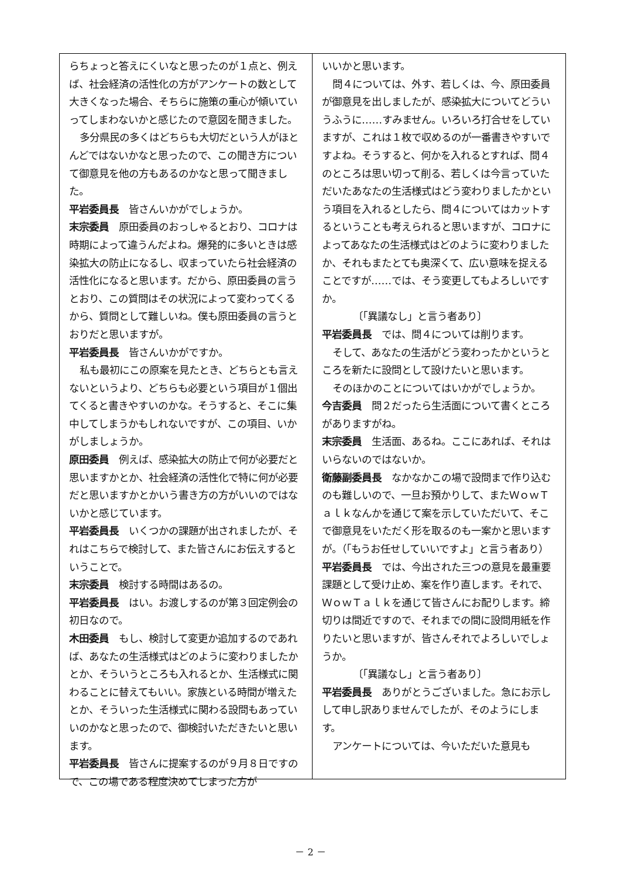らちょっと答えにくいなと思ったのが１点と、例えば、社会経済の活性化の方がアンケートの数として大きくなった場合、そちらに施策の重心が傾いていってしまわないかと感じたので意図を聞きました。
多分県民の多くはどちらも大切だという人がほとんどではないかなと思ったので、この聞き方について御意見を他の方もあるのかなと思って聞きました。
平岩委員長　皆さんいかがでしょうか。
末宗委員　原田委員のおっしゃるとおり、コロナは時期によって違うんだよね。爆発的に多いときは感染拡大の防止になるし、収まっていたら社会経済の活性化になると思います。だから、原田委員の言うとおり、この質問はその状況によって変わってくるから、質問として難しいね。僕も原田委員の言うとおりだと思いますが。
平岩委員長　皆さんいかがですか。
私も最初にこの原案を見たとき、どちらとも言えないというより、どちらも必要という項目が１個出てくると書きやすいのかな。そうすると、そこに集中してしまうかもしれないですが、この項目、いかがしましょうか。
原田委員　例えば、感染拡大の防止で何が必要だと思いますかとか、社会経済の活性化で特に何が必要だと思いますかとかいう書き方の方がいいのではないかと感じています。
平岩委員長　いくつかの課題が出されましたが、それはこちらで検討して、また皆さんにお伝えするということで。
末宗委員　検討する時間はあるの。
平岩委員長　はい。お渡しするのが第３回定例会の初日なので。
木田委員　もし、検討して変更か追加するのであれば、あなたの生活様式はどのように変わりましたかとか、そういうところも入れるとか、生活様式に関わることに替えてもいい。家族といる時間が増えたとか、そういった生活様式に関わる設問もあっていいのかなと思ったので、御検討いただきたいと思います。
平岩委員長　皆さんに提案するのが９月８日ですので、この場である程度決めてしまった方が
いいかと思います。
問４については、外す、若しくは、今、原田委員が御意見を出しましたが、感染拡大についてどういうふうに……すみません。いろいろ打合せをしていますが、これは１枚で収めるのが一番書きやすいですよね。そうすると、何かを入れるとすれば、問４のところは思い切って削る、若しくは今言っていただいたあなたの生活様式はどう変わりましたかという項目を入れるとしたら、問４についてはカットするということも考えられると思いますが、コロナによってあなたの生活様式はどのように変わりましたか、それもまたとても奥深くて、広い意味を捉えることですが……では、そう変更してもよろしいですか。
〔「異議なし」と言う者あり〕
平岩委員長　では、問４については削ります。
そして、あなたの生活がどう変わったかというところを新たに設問として設けたいと思います。
そのほかのことについてはいかがでしょうか。
今吉委員　問２だったら生活面について書くところがありますがね。
末宗委員　生活面、あるね。ここにあれば、それはいらないのではないか。
衛藤副委員長　なかなかこの場で設問まで作り込むのも難しいので、一旦お預かりして、またＷｏｗＴａｌｋなんかを通じて案を示していただいて、そこで御意見をいただく形を取るのも一案かと思いますが。（「もうお任せしていいですよ」と言う者あり）
平岩委員長　では、今出された三つの意見を最重要課題として受け止め、案を作り直します。それで、ＷｏｗＴａｌｋを通じて皆さんにお配りします。締切りは間近ですので、それまでの間に設問用紙を作りたいと思いますが、皆さんそれでよろしいでしょうか。
〔「異議なし」と言う者あり〕
平岩委員長　ありがとうございました。急にお示しして申し訳ありませんでしたが、そのようにします。
アンケートについては、今いただいた意見も
－ 2 －